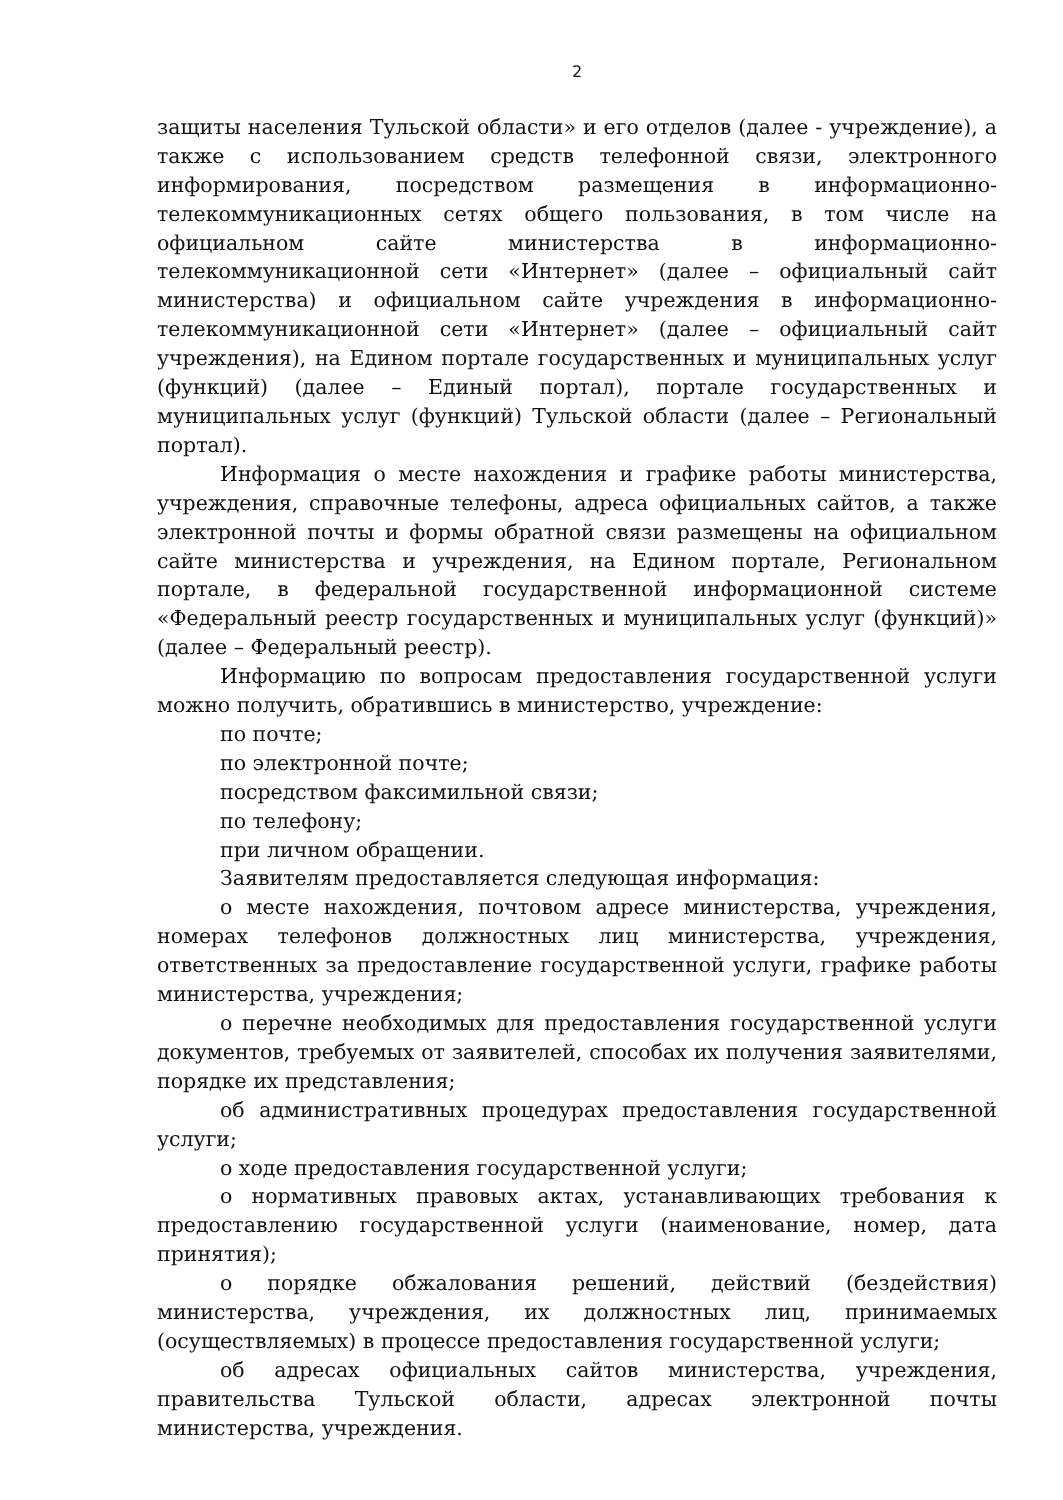2
защиты населения Тульской области» и его отделов (далее - учреждение), а также с использованием средств телефонной связи, электронного информирования, посредством размещения в информационно-телекоммуникационных сетях общего пользования, в том числе на официальном сайте министерства в информационно-телекоммуникационной сети «Интернет» (далее – официальный сайт министерства) и официальном сайте учреждения в информационно-телекоммуникационной сети «Интернет» (далее – официальный сайт учреждения), на Едином портале государственных и муниципальных услуг (функций) (далее – Единый портал), портале государственных и муниципальных услуг (функций) Тульской области (далее – Региональный портал).
Информация о месте нахождения и графике работы министерства, учреждения, справочные телефоны, адреса официальных сайтов, а также электронной почты и формы обратной связи размещены на официальном сайте министерства и учреждения, на Едином портале, Региональном портале, в федеральной государственной информационной системе «Федеральный реестр государственных и муниципальных услуг (функций)» (далее – Федеральный реестр).
Информацию по вопросам предоставления государственной услуги можно получить, обратившись в министерство, учреждение:
по почте;
по электронной почте;
посредством факсимильной связи;
по телефону;
при личном обращении.
Заявителям предоставляется следующая информация:
о месте нахождения, почтовом адресе министерства, учреждения, номерах телефонов должностных лиц министерства, учреждения, ответственных за предоставление государственной услуги, графике работы министерства, учреждения;
о перечне необходимых для предоставления государственной услуги документов, требуемых от заявителей, способах их получения заявителями, порядке их представления;
об административных процедурах предоставления государственной услуги;
о ходе предоставления государственной услуги;
о нормативных правовых актах, устанавливающих требования к предоставлению государственной услуги (наименование, номер, дата принятия);
о порядке обжалования решений, действий (бездействия) министерства, учреждения, их должностных лиц, принимаемых (осуществляемых) в процессе предоставления государственной услуги;
об адресах официальных сайтов министерства, учреждения, правительства Тульской области, адресах электронной почты министерства, учреждения.